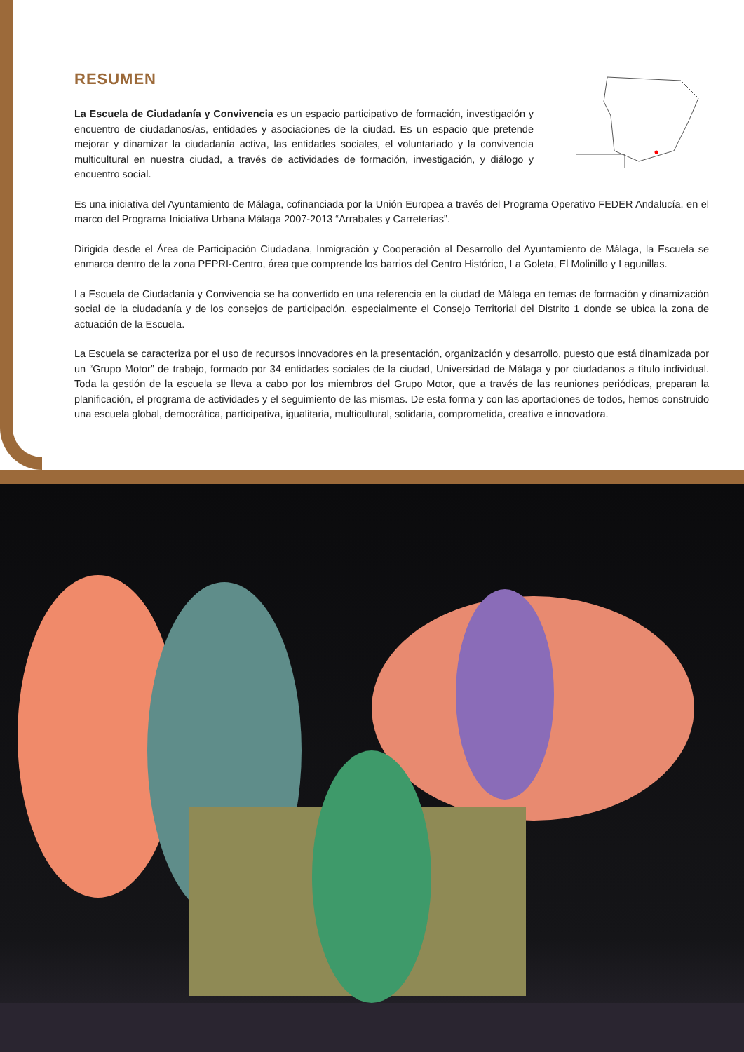RESUMEN
La Escuela de Ciudadanía y Convivencia es un espacio participativo de formación, investigación y encuentro de ciudadanos/as, entidades y asociaciones de la ciudad. Es un espacio que pretende mejorar y dinamizar la ciudadanía activa, las entidades sociales, el voluntariado y la convivencia multicultural en nuestra ciudad, a través de actividades de formación, investigación, y diálogo y encuentro social.
Es una iniciativa del Ayuntamiento de Málaga, cofinanciada por la Unión Europea a través del Programa Operativo FEDER Andalucía, en el marco del Programa Iniciativa Urbana Málaga 2007-2013 “Arrabales y Carreterías”.
Dirigida desde el Área de Participación Ciudadana, Inmigración y Cooperación al Desarrollo del Ayuntamiento de Málaga, la Escuela se enmarca dentro de la zona PEPRI-Centro, área que comprende los barrios del Centro Histórico, La Goleta, El Molinillo y Lagunillas.
La Escuela de Ciudadanía y Convivencia se ha convertido en una referencia en la ciudad de Málaga en temas de formación y dinamización social de la ciudadanía y de los consejos de participación, especialmente el Consejo Territorial del Distrito 1 donde se ubica la zona de actuación de la Escuela.
La Escuela se caracteriza por el uso de recursos innovadores en la presentación, organización y desarrollo, puesto que está dinamizada por un “Grupo Motor” de trabajo, formado por 34 entidades sociales de la ciudad, Universidad de Málaga y por ciudadanos a título individual. Toda la gestión de la escuela se lleva a cabo por los miembros del Grupo Motor, que a través de las reuniones periódicas, preparan la planificación, el programa de actividades y el seguimiento de las mismas. De esta forma y con las aportaciones de todos, hemos construido una escuela global, democrática, participativa, igualitaria, multicultural, solidaria, comprometida, creativa e innovadora.